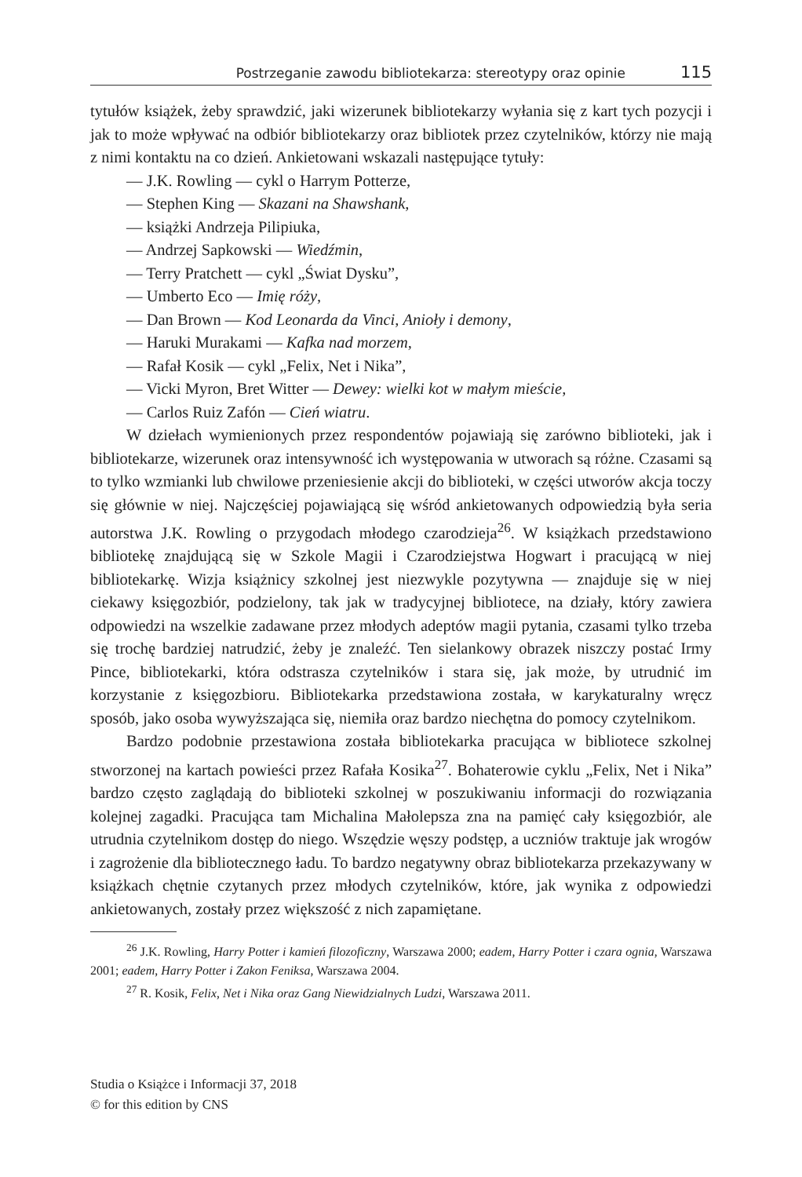Postrzeganie zawodu bibliotekarza: stereotypy oraz opinie 115
tytułów książek, żeby sprawdzić, jaki wizerunek bibliotekarzy wyłania się z kart tych pozycji i jak to może wpływać na odbiór bibliotekarzy oraz bibliotek przez czytelników, którzy nie mają z nimi kontaktu na co dzień. Ankietowani wskazali następujące tytuły:
— J.K. Rowling — cykl o Harrym Potterze,
— Stephen King — Skazani na Shawshank,
— książki Andrzeja Pilipiuka,
— Andrzej Sapkowski — Wiedźmin,
— Terry Pratchett — cykl „Świat Dysku”,
— Umberto Eco — Imię róży,
— Dan Brown — Kod Leonarda da Vinci, Anioły i demony,
— Haruki Murakami — Kafka nad morzem,
— Rafał Kosik — cykl „Felix, Net i Nika”,
— Vicki Myron, Bret Witter — Dewey: wielki kot w małym mieście,
— Carlos Ruiz Zafón — Cień wiatru.
W dziełach wymienionych przez respondentów pojawiają się zarówno biblioteki, jak i bibliotekarze, wizerunek oraz intensywność ich występowania w utworach są różne. Czasami są to tylko wzmianki lub chwilowe przeniesienie akcji do biblioteki, w części utworów akcja toczy się głównie w niej. Najczęściej pojawiającą się wśród ankietowanych odpowiedzią była seria autorstwa J.K. Rowling o przygodach młodego czarodzieja<sup>26</sup>. W książkach przedstawiono bibliotekę znajdującą się w Szkole Magii i Czarodziejstwa Hogwart i pracującą w niej bibliotekarkę. Wizja książnicy szkolnej jest niezwykle pozytywna — znajduje się w niej ciekawy księgozbiór, podzielony, tak jak w tradycyjnej bibliotece, na działy, który zawiera odpowiedzi na wszelkie zadawane przez młodych adeptów magii pytania, czasami tylko trzeba się trochę bardziej natrudzić, żeby je znaleźć. Ten sielankowy obrazek niszczy postać Irmy Pince, bibliotekarki, która odstrasza czytelników i stara się, jak może, by utrudnić im korzystanie z księgozbioru. Bibliotekarka przedstawiona została, w karykaturalny wręcz sposób, jako osoba wywyższająca się, niemiła oraz bardzo niechętna do pomocy czytelnikom.
Bardzo podobnie przestawiona została bibliotekarka pracująca w bibliotece szkolnej stworzonej na kartach powieści przez Rafała Kosika<sup>27</sup>. Bohaterowie cyklu „Felix, Net i Nika” bardzo często zaglądają do biblioteki szkolnej w poszukiwaniu informacji do rozwiązania kolejnej zagadki. Pracująca tam Michalina Małolepsza zna na pamięć cały księgozbiór, ale utrudnia czytelnikom dostęp do niego. Wszędzie węszy podstęp, a uczniów traktuje jak wrogów i zagrożenie dla bibliotecznego ładu. To bardzo negatywny obraz bibliotekarza przekazywany w książkach chętnie czytanych przez młodych czytelników, które, jak wynika z odpowiedzi ankietowanych, zostały przez większość z nich zapamiętane.
<sup>26</sup> J.K. Rowling, Harry Potter i kamień filozoficzny, Warszawa 2000; eadem, Harry Potter i czara ognia, Warszawa 2001; eadem, Harry Potter i Zakon Feniksa, Warszawa 2004.
<sup>27</sup> R. Kosik, Felix, Net i Nika oraz Gang Niewidzialnych Ludzi, Warszawa 2011.
Studia o Książce i Informacji 37, 2018
© for this edition by CNS